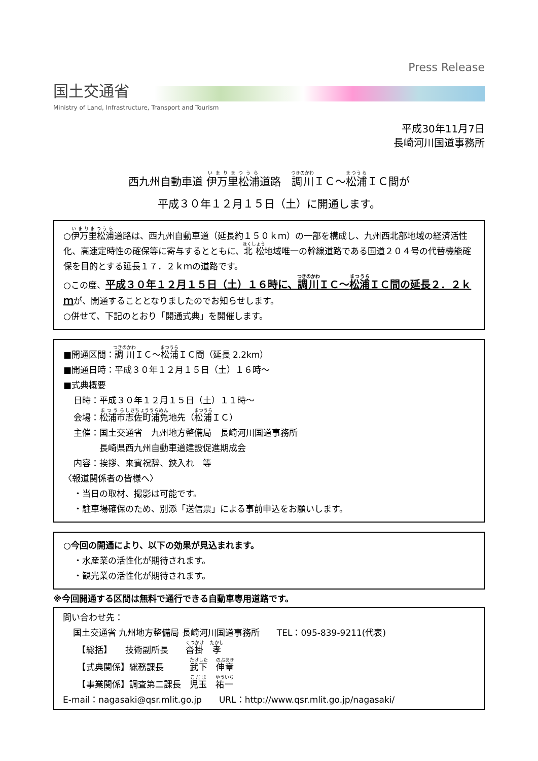国土交通省
Ministry of Land, Infrastructure, Transport and Tourism
Press Release
平成30年11月7日
長崎河川国道事務所
西九州自動車道 伊万里松浦道路　調川ＩＣ～松浦ＩＣ間が
平成３０年１２月１５日（土）に開通します。
○伊万里松浦道路は、西九州自動車道（延長約１５０ｋｍ）の一部を構成し、九州西北部地域の経済活性化、高速定時性の確保等に寄与するとともに、北松地域唯一の幹線道路である国道２０４号の代替機能確保を目的とする延長１７．２ｋｍの道路です。
○この度、平成３０年１２月１５日（土）１６時に、調川ＩＣ～松浦ＩＣ間の延長２．２ｋｍが、開通することとなりましたのでお知らせします。
○併せて、下記のとおり「開通式典」を開催します。
■開通区間：調川ＩＣ～松浦ＩＣ間（延長 2.2km）
■開通日時：平成３０年１２月１５日（土）１６時～
■式典概要
日時：平成３０年１２月１５日（土）１１時～
会場：松浦市志佐町浦免地先（松浦ＩＣ）
主催：国土交通省　九州地方整備局　長崎河川国道事務所
　　　長崎県西九州自動車道建設促進期成会
内容：挨拶、来賓祝辞、鋏入れ　等
〈報道関係者の皆様へ〉
・当日の取材、撮影は可能です。
・駐車場確保のため、別添「送信票」による事前申込をお願いします。
○今回の開通により、以下の効果が見込まれます。
・水産業の活性化が期待されます。
・観光業の活性化が期待されます。
※今回開通する区間は無料で通行できる自動車専用道路です。
問い合わせ先：
国土交通省 九州地方整備局 長崎河川国道事務所　　TEL：095-839-9211(代表)
　【総括】　　技術副所長　　沓掛　孝
　【式典関係】総務課長　　　武下　伸章
　【事業関係】調査第二課長　児玉　祐一
E-mail：nagasaki@qsr.mlit.go.jp　　URL：http://www.qsr.mlit.go.jp/nagasaki/